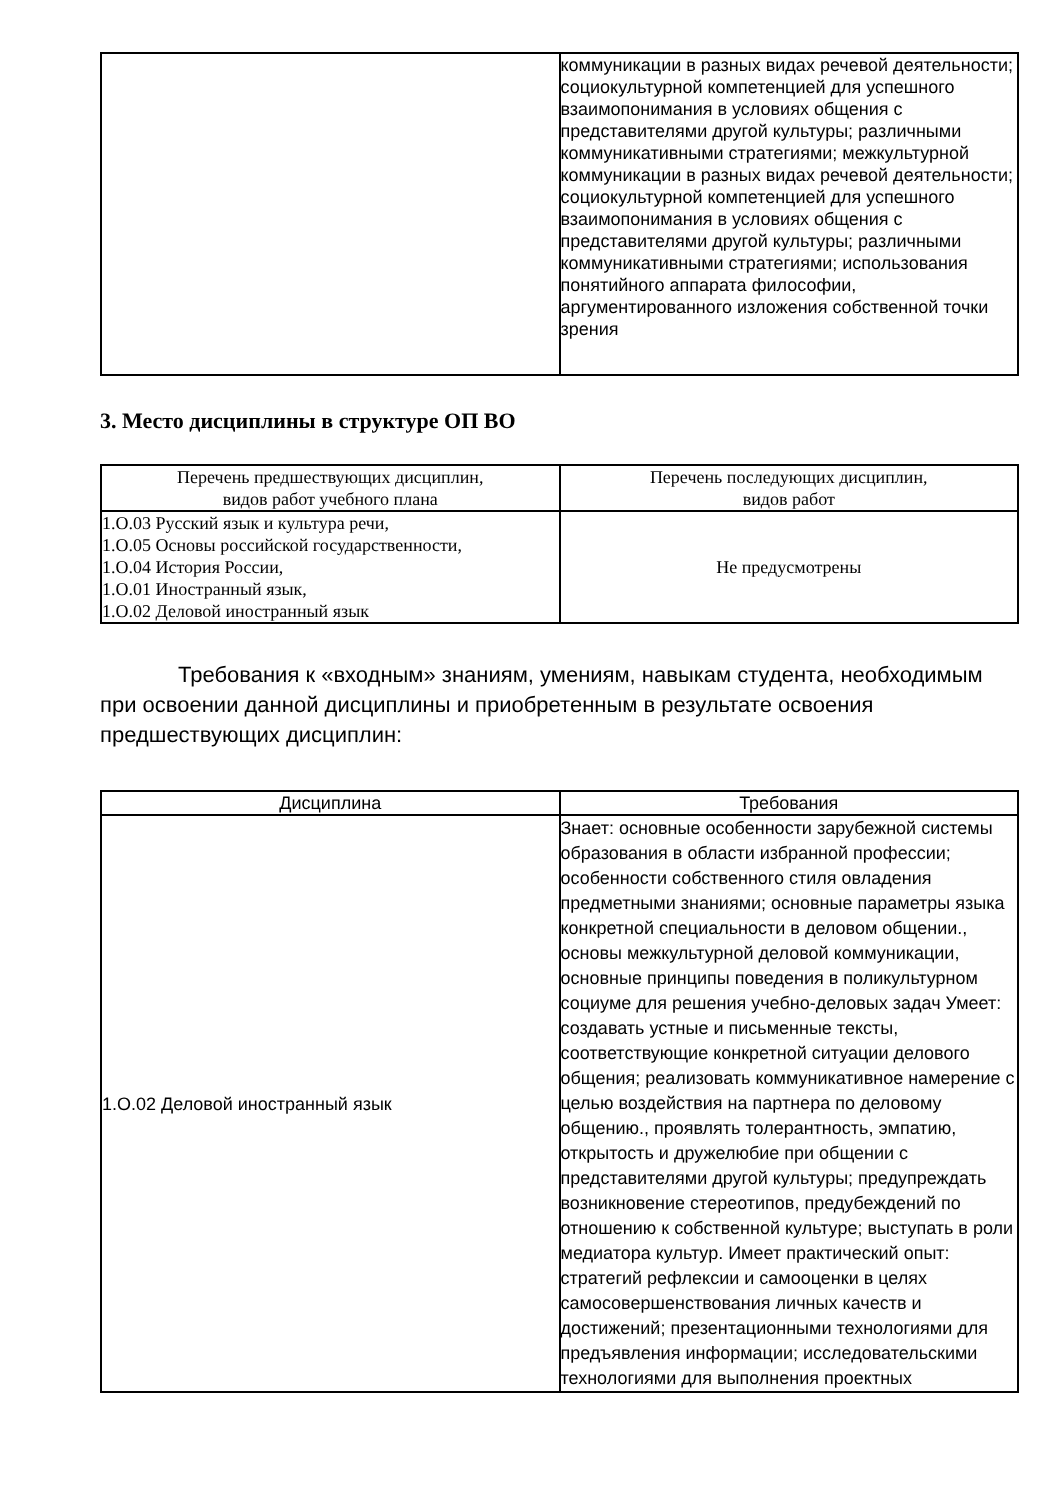| | коммуникации в разных видах речевой деятельности; социокультурной компетенцией для успешного взаимопонимания в условиях общения с представителями другой культуры; различными коммуникативными стратегиями; межкультурной коммуникации в разных видах речевой деятельности; социокультурной компетенцией для успешного взаимопонимания в условиях общения с представителями другой культуры; различными коммуникативными стратегиями; использования понятийного аппарата философии, аргументированного изложения собственной точки зрения |
3. Место дисциплины в структуре ОП ВО
| Перечень предшествующих дисциплин, видов работ учебного плана | Перечень последующих дисциплин, видов работ |
| --- | --- |
| 1.О.03 Русский язык и культура речи, 1.О.05 Основы российской государственности, 1.О.04 История России, 1.О.01 Иностранный язык, 1.О.02 Деловой иностранный язык | Не предусмотрены |
Требования к «входным» знаниям, умениям, навыкам студента, необходимым при освоении данной дисциплины и приобретенным в результате освоения предшествующих дисциплин:
| Дисциплина | Требования |
| --- | --- |
| 1.О.02 Деловой иностранный язык | Знает: основные особенности зарубежной системы образования в области избранной профессии; особенности собственного стиля овладения предметными знаниями; основные параметры языка конкретной специальности в деловом общении., основы межкультурной деловой коммуникации, основные принципы поведения в поликультурном социуме для решения учебно-деловых задач Умеет: создавать устные и письменные тексты, соответствующие конкретной ситуации делового общения; реализовать коммуникативное намерение с целью воздействия на партнера по деловому общению., проявлять толерантность, эмпатию, открытость и дружелюбие при общении с представителями другой культуры; предупреждать возникновение стереотипов, предубеждений по отношению к собственной культуре; выступать в роли медиатора культур. Имеет практический опыт: стратегий рефлексии и самооценки в целях самосовершенствования личных качеств и достижений; презентационными технологиями для предъявления информации; исследовательскими технологиями для выполнения проектных |